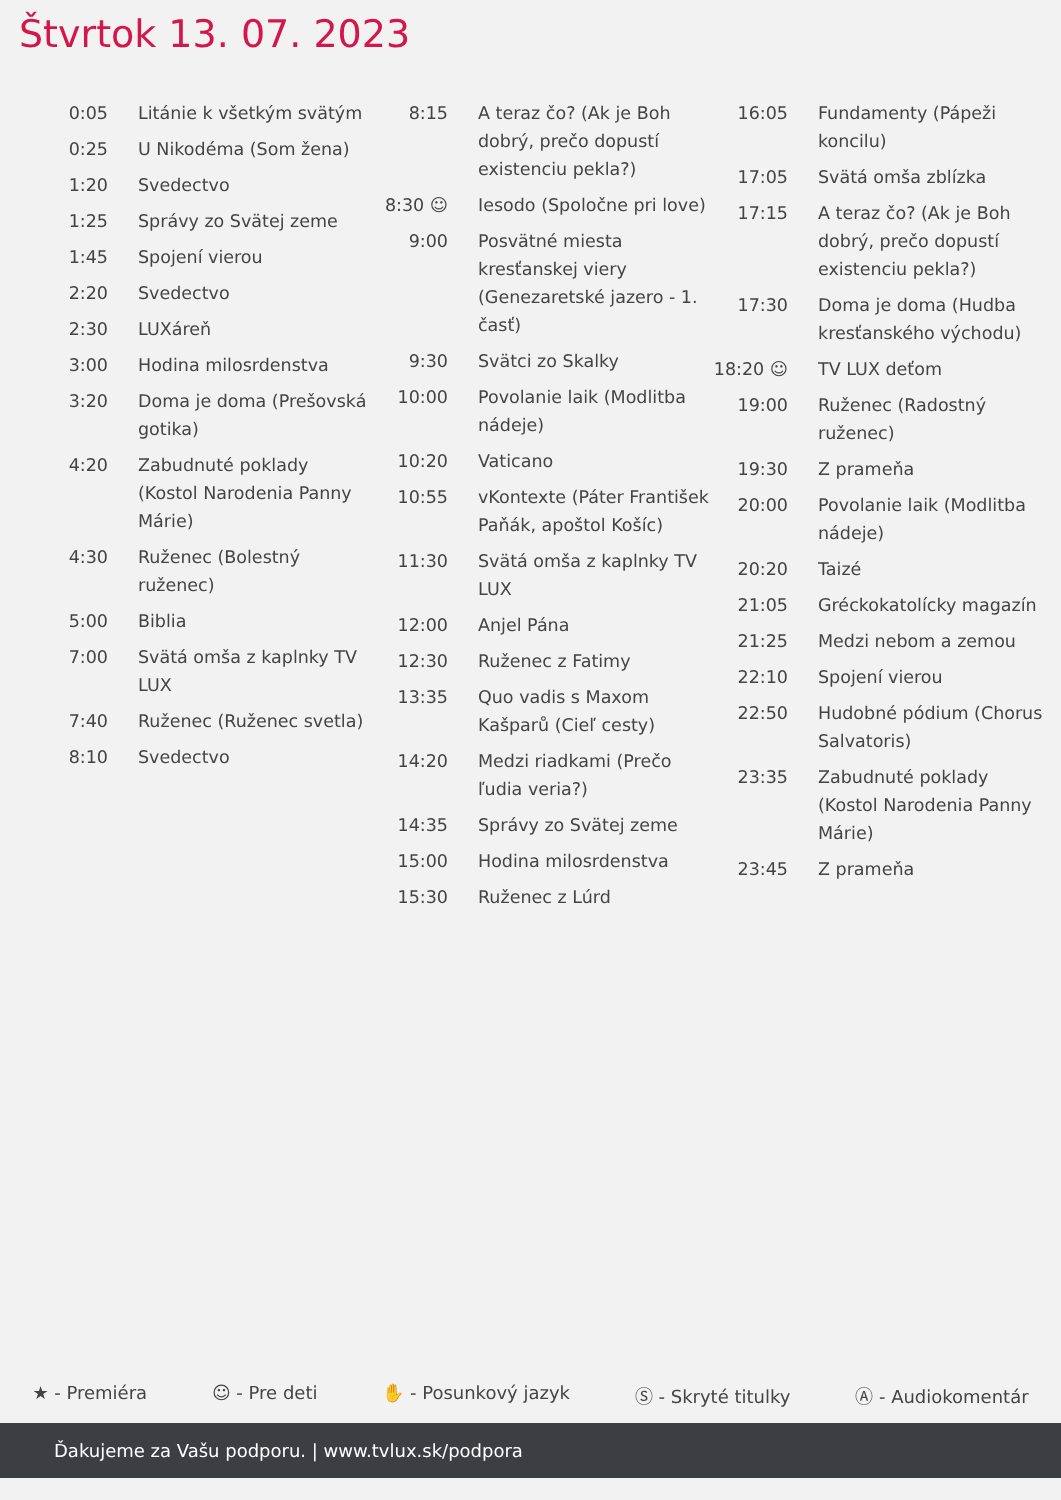Štvrtok 13. 07. 2023
| 0:05 | Litánie k všetkým svätým |
| 0:25 | U Nikodéma (Som žena) |
| 1:20 | Svedectvo |
| 1:25 | Správy zo Svätej zeme |
| 1:45 | Spojení vierou |
| 2:20 | Svedectvo |
| 2:30 | LUXáreň |
| 3:00 | Hodina milosrdenstva |
| 3:20 | Doma je doma (Prešovská gotika) |
| 4:20 | Zabudnuté poklady (Kostol Narodenia Panny Márie) |
| 4:30 | Ruženec (Bolestný ruženec) |
| 5:00 | Biblia |
| 7:00 | Svätá omša z kaplnky TV LUX |
| 7:40 | Ruženec (Ruženec svetla) |
| 8:10 | Svedectvo |
| 8:15 | A teraz čo? (Ak je Boh dobrý, prečo dopustí existenciu pekla?) |
| 8:30 ☺ | Iesodo (Spoločne pri love) |
| 9:00 | Posvätné miesta kresťanskej viery (Genezaretské jazero - 1. časť) |
| 9:30 | Svätci zo Skalky |
| 10:00 | Povolanie laik (Modlitba nádeje) |
| 10:20 | Vaticano |
| 10:55 | vKontexte (Páter František Paňák, apoštol Košíc) |
| 11:30 | Svätá omša z kaplnky TV LUX |
| 12:00 | Anjel Pána |
| 12:30 | Ruženec z Fatimy |
| 13:35 | Quo vadis s Maxom Kašparů (Cieľ cesty) |
| 14:20 | Medzi riadkami (Prečo ľudia veria?) |
| 14:35 | Správy zo Svätej zeme |
| 15:00 | Hodina milosrdenstva |
| 15:30 | Ruženec z Lúrd |
| 16:05 | Fundamenty (Pápeži koncilu) |
| 17:05 | Svätá omša zblízka |
| 17:15 | A teraz čo? (Ak je Boh dobrý, prečo dopustí existenciu pekla?) |
| 17:30 | Doma je doma (Hudba kresťanského východu) |
| 18:20 ☺ | TV LUX deťom |
| 19:00 | Ruženec (Radostný ruženec) |
| 19:30 | Z prameňa |
| 20:00 | Povolanie laik (Modlitba nádeje) |
| 20:20 | Taizé |
| 21:05 | Gréckokatolícky magazín |
| 21:25 | Medzi nebom a zemou |
| 22:10 | Spojení vierou |
| 22:50 | Hudobné pódium (Chorus Salvatoris) |
| 23:35 | Zabudnuté poklady (Kostol Narodenia Panny Márie) |
| 23:45 | Z prameňa |
★ - Premiéra ☺ - Pre deti ✋ - Posunkový jazyk Ⓢ - Skryté titulky Ⓐ - Audiokomentár
Ďakujeme za Vašu podporu. | www.tvlux.sk/podpora